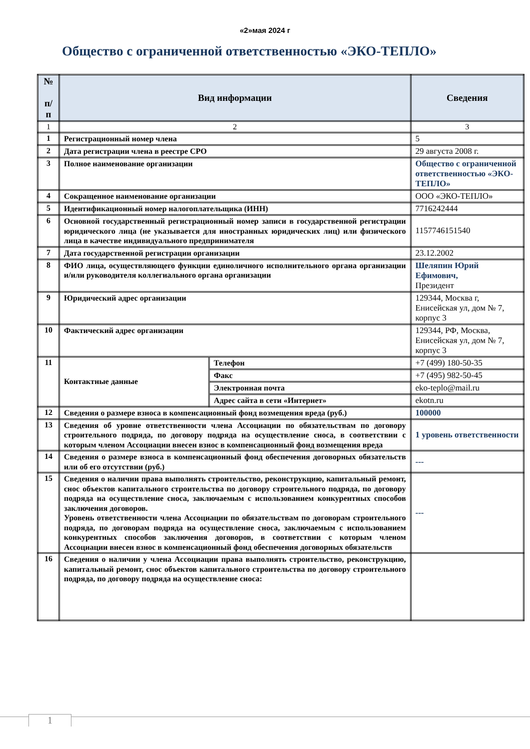«2»мая 2024 г
Общество с ограниченной ответственностью «ЭКО-ТЕПЛО»
| № п/ п | Вид информации | | Сведения |
| --- | --- | --- | --- |
| 1 | 2 | | 3 |
| 1 | Регистрационный номер члена | | 5 |
| 2 | Дата регистрации члена в реестре СРО | | 29 августа 2008 г. |
| 3 | Полное наименование организации | | Общество с ограниченной ответственностью «ЭКО-ТЕПЛО» |
| 4 | Сокращенное наименование организации | | ООО «ЭКО-ТЕПЛО» |
| 5 | Идентификационный номер налогоплательщика (ИНН) | | 7716242444 |
| 6 | Основной государственный регистрационный номер записи в государственной регистрации юридического лица (не указывается для иностранных юридических лиц) или физического лица в качестве индивидуального предпринимателя | | 1157746151540 |
| 7 | Дата государственной регистрации организации | | 23.12.2002 |
| 8 | ФИО лица, осуществляющего функции единоличного исполнительного органа организации и/или руководителя коллегиального органа организации | | Шеляпин Юрий Ефимович, Президент |
| 9 | Юридический адрес организации | | 129344, Москва г, Енисейская ул, дом № 7, корпус 3 |
| 10 | Фактический адрес организации | | 129344, РФ, Москва, Енисейская ул, дом № 7, корпус 3 |
| 11 | Контактные данные | Телефон | +7 (499) 180-50-35 |
| | | Факс | +7 (495) 982-50-45 |
| | | Электронная почта | eko-teplo@mail.ru |
| | | Адрес сайта в сети «Интернет» | ekotn.ru |
| 12 | Сведения о размере взноса в компенсационный фонд возмещения вреда (руб.) | | 100000 |
| 13 | Сведения об уровне ответственности члена Ассоциации по обязательствам по договору строительного подряда, по договору подряда на осуществление сноса, в соответствии с которым членом Ассоциации внесен взнос в компенсационный фонд возмещения вреда | | 1 уровень ответственности |
| 14 | Сведения о размере взноса в компенсационный фонд обеспечения договорных обязательств или об его отсутствии (руб.) | | --- |
| 15 | Сведения о наличии права выполнять строительство, реконструкцию, капитальный ремонт, снос объектов капитального строительства по договору строительного подряда, по договору подряда на осуществление сноса, заключаемым с использованием конкурентных способов заключения договоров. Уровень ответственности члена Ассоциации по обязательствам по договорам строительного подряда, по договорам подряда на осуществление сноса, заключаемым с использованием конкурентных способов заключения договоров, в соответствии с которым членом Ассоциации внесен взнос в компенсационный фонд обеспечения договорных обязательств | | --- |
| 16 | Сведения о наличии у члена Ассоциации права выполнять строительство, реконструкцию, капитальный ремонт, снос объектов капитального строительства по договору строительного подряда, по договору подряда на осуществление сноса: | | |
1